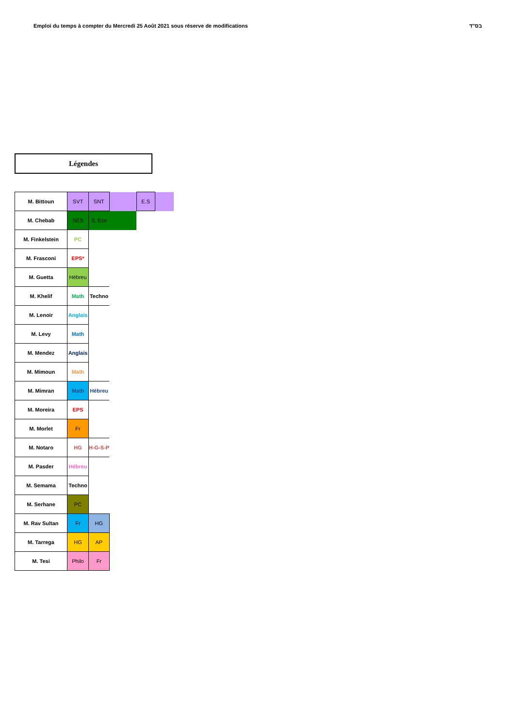Emploi du temps à compter du Mercredi 25 Août 2021 sous réserve de modifications בס"ד
Légendes
| M. Bittoun | SVT | SNT | | E.S | |
| M. Chebab | SES | S. Eco | | | |
| M. Finkelstein | PC | | | | |
| M. Frasconi | EPS* | | | | |
| M. Guetta | Hébreu | | | | |
| M. Khelif | Math | Techno | | | |
| M. Lenoir | Anglais | | | | |
| M. Levy | Math | | | | |
| M. Mendez | Anglais | | | | |
| M. Mimoun | Math | | | | |
| M. Mimran | Math | Hébreu | | | |
| M. Moreira | EPS | | | | |
| M. Morlet | Fr | | | | |
| M. Notaro | HG | H-G-S-P | | | |
| M. Pasder | Hébreu | | | | |
| M. Semama | Techno | | | | |
| M. Serhane | PC | | | | |
| M. Rav Sultan | Fr | HG | | | |
| M. Tarrega | HG | AP | | | |
| M. Tesi | Philo | Fr | | | |